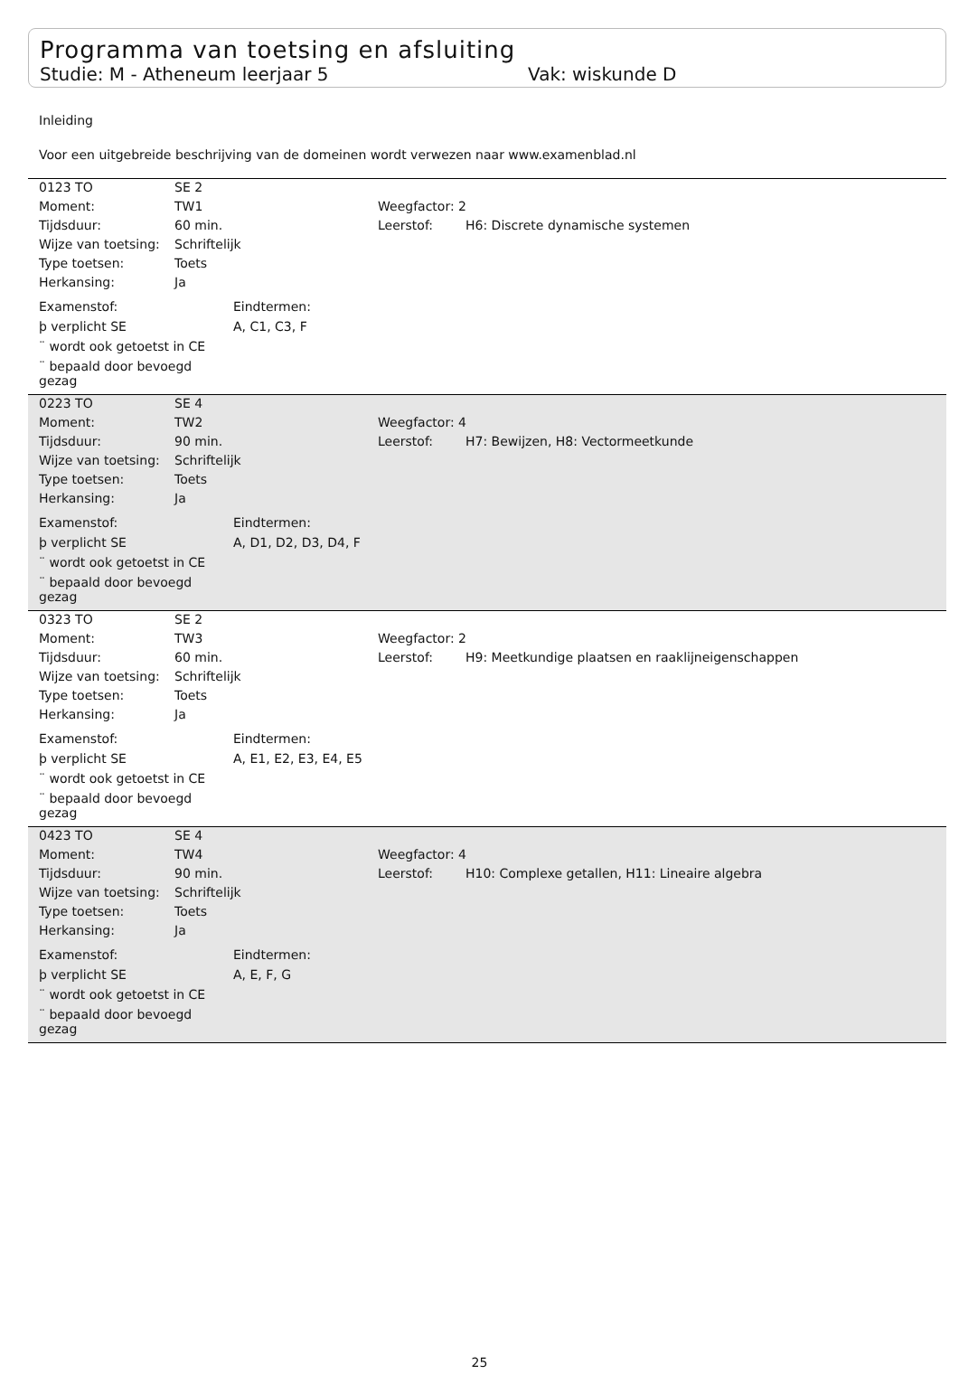Programma van toetsing en afsluiting
Studie: M - Atheneum leerjaar 5 Vak: wiskunde D
Inleiding
Voor een uitgebreide beschrijving van de domeinen wordt verwezen naar www.examenblad.nl
| 0123 TO | SE 2 | | |
| Moment: | TW1 | Weegfactor: 2 | |
| Tijdsduur: | 60 min. | Leerstof: | H6: Discrete dynamische systemen |
| Wijze van toetsing: | Schriftelijk | | |
| Type toetsen: | Toets | | |
| Herkansing: | Ja | | |
| Examenstof: | Eindtermen: |
| þ verplicht SE | A, C1, C3, F |
| ¨ wordt ook getoetst in CE | |
| ¨ bepaald door bevoegd gezag | |
| 0223 TO | SE 4 | | |
| Moment: | TW2 | Weegfactor: 4 | |
| Tijdsduur: | 90 min. | Leerstof: | H7: Bewijzen, H8: Vectormeetkunde |
| Wijze van toetsing: | Schriftelijk | | |
| Type toetsen: | Toets | | |
| Herkansing: | Ja | | |
| Examenstof: | Eindtermen: |
| þ verplicht SE | A, D1, D2, D3, D4, F |
| ¨ wordt ook getoetst in CE | |
| ¨ bepaald door bevoegd gezag | |
| 0323 TO | SE 2 | | |
| Moment: | TW3 | Weegfactor: 2 | |
| Tijdsduur: | 60 min. | Leerstof: | H9: Meetkundige plaatsen en raaklijneigenschappen |
| Wijze van toetsing: | Schriftelijk | | |
| Type toetsen: | Toets | | |
| Herkansing: | Ja | | |
| Examenstof: | Eindtermen: |
| þ verplicht SE | A, E1, E2, E3, E4, E5 |
| ¨ wordt ook getoetst in CE | |
| ¨ bepaald door bevoegd gezag | |
| 0423 TO | SE 4 | | |
| Moment: | TW4 | Weegfactor: 4 | |
| Tijdsduur: | 90 min. | Leerstof: | H10: Complexe getallen, H11: Lineaire algebra |
| Wijze van toetsing: | Schriftelijk | | |
| Type toetsen: | Toets | | |
| Herkansing: | Ja | | |
| Examenstof: | Eindtermen: |
| þ verplicht SE | A, E, F, G |
| ¨ wordt ook getoetst in CE | |
| ¨ bepaald door bevoegd gezag | |
25